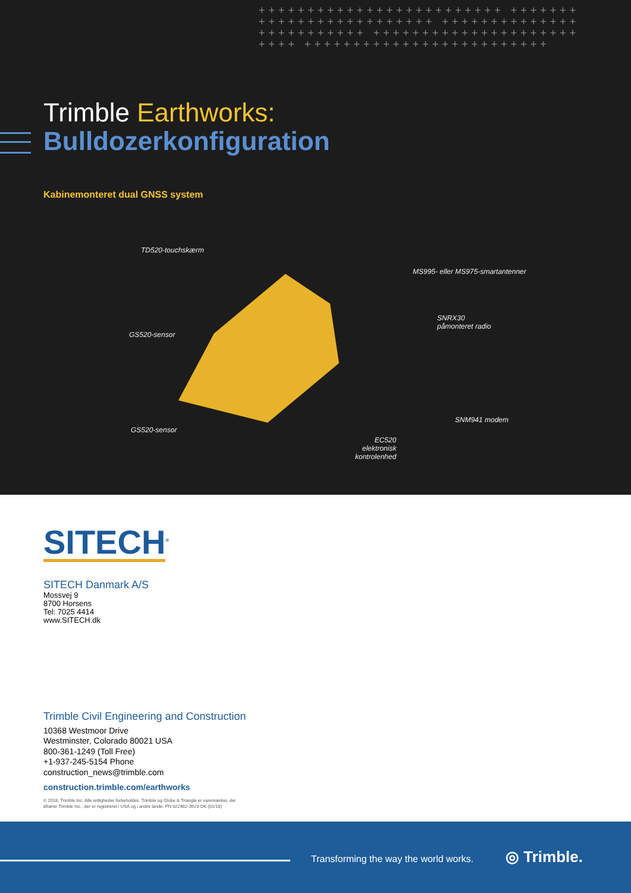+++++++++++++++++++++++++ +++++++++++++++++++++++++ +++++++++++++++++++++++++ +++++++++++++++++++++++++ +++++++++++++++++++++++++
Trimble Earthworks:
Bulldozerkonfiguration
Kabinemonteret dual GNSS system
TD520-touchskærm
MS995- eller MS975-smartantenner
SNRX30
påmonteret radio
GS520-sensor
SNM941 modem
GS520-sensor
EC520
elektronisk
kontrolenhed
SITECH<sup>®</sup>
SITECH Danmark A/S
Mossvej 9
8700 Horsens
Tel: 7025 4414
www.SITECH.dk
Trimble Civil Engineering and Construction
10368 Westmoor Drive
Westminster, Colorado 80021 USA
800-361-1249 (Toll Free)
+1-937-245-5154 Phone
construction_news@trimble.com
construction.trimble.com/earthworks
© 2018, Trimble Inc. Alle rettigheder forbeholdes. Trimble og Globe & Triangle er varemærker, der
tilhører Trimble Inc., der er registreret i USA og i andre lande. PN 022482-3923-DK (01/18)
Transforming the way the world works.
◎ Trimble.